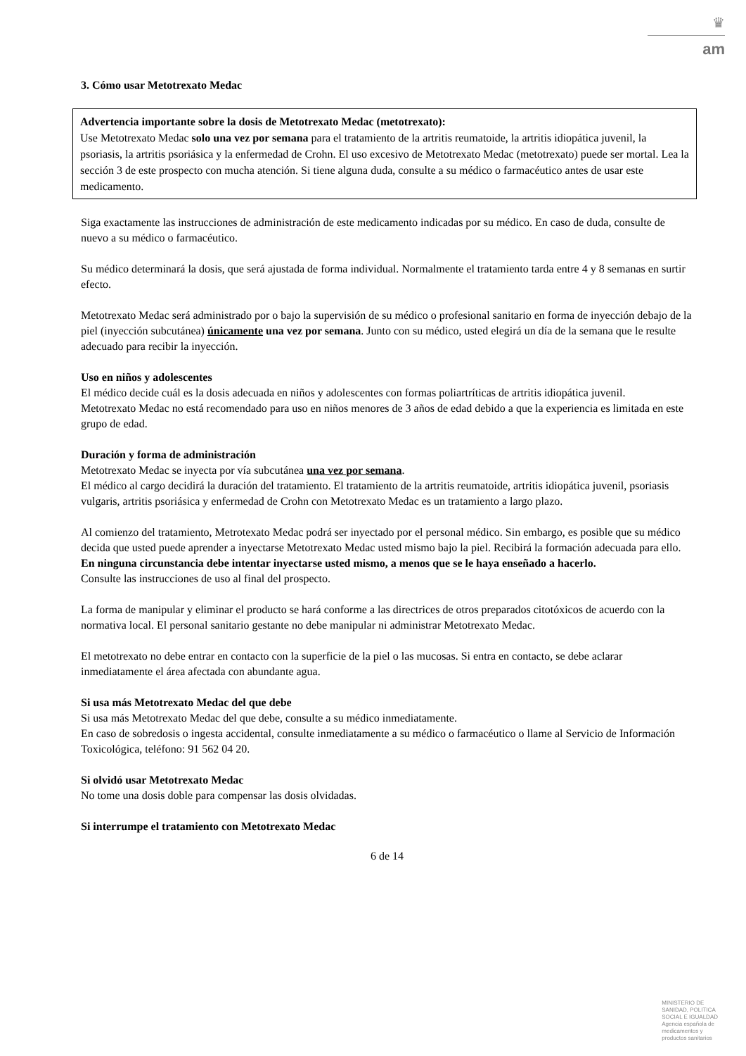♛
am
3. Cómo usar Metotrexato Medac
Advertencia importante sobre la dosis de Metotrexato Medac (metotrexato):
Use Metotrexato Medac solo una vez por semana para el tratamiento de la artritis reumatoide, la artritis idiopática juvenil, la psoriasis, la artritis psoriásica y la enfermedad de Crohn. El uso excesivo de Metotrexato Medac (metotrexato) puede ser mortal. Lea la sección 3 de este prospecto con mucha atención. Si tiene alguna duda, consulte a su médico o farmacéutico antes de usar este medicamento.
Siga exactamente las instrucciones de administración de este medicamento indicadas por su médico. En caso de duda, consulte de nuevo a su médico o farmacéutico.
Su médico determinará la dosis, que será ajustada de forma individual. Normalmente el tratamiento tarda entre 4 y 8 semanas en surtir efecto.
Metotrexato Medac será administrado por o bajo la supervisión de su médico o profesional sanitario en forma de inyección debajo de la piel (inyección subcutánea) únicamente una vez por semana. Junto con su médico, usted elegirá un día de la semana que le resulte adecuado para recibir la inyección.
Uso en niños y adolescentes
El médico decide cuál es la dosis adecuada en niños y adolescentes con formas poliartríticas de artritis idiopática juvenil.
Metotrexato Medac no está recomendado para uso en niños menores de 3 años de edad debido a que la experiencia es limitada en este grupo de edad.
Duración y forma de administración
Metotrexato Medac se inyecta por vía subcutánea una vez por semana.
El médico al cargo decidirá la duración del tratamiento. El tratamiento de la artritis reumatoide, artritis idiopática juvenil, psoriasis vulgaris, artritis psoriásica y enfermedad de Crohn con Metotrexato Medac es un tratamiento a largo plazo.
Al comienzo del tratamiento, Metrotexato Medac podrá ser inyectado por el personal médico. Sin embargo, es posible que su médico decida que usted puede aprender a inyectarse Metotrexato Medac usted mismo bajo la piel. Recibirá la formación adecuada para ello. En ninguna circunstancia debe intentar inyectarse usted mismo, a menos que se le haya enseñado a hacerlo.
Consulte las instrucciones de uso al final del prospecto.
La forma de manipular y eliminar el producto se hará conforme a las directrices de otros preparados citotóxicos de acuerdo con la normativa local. El personal sanitario gestante no debe manipular ni administrar Metotrexato Medac.
El metotrexato no debe entrar en contacto con la superficie de la piel o las mucosas. Si entra en contacto, se debe aclarar inmediatamente el área afectada con abundante agua.
Si usa más Metotrexato Medac del que debe
Si usa más Metotrexato Medac del que debe, consulte a su médico inmediatamente.
En caso de sobredosis o ingesta accidental, consulte inmediatamente a su médico o farmacéutico o llame al Servicio de Información Toxicológica, teléfono: 91 562 04 20.
Si olvidó usar Metotrexato Medac
No tome una dosis doble para compensar las dosis olvidadas.
Si interrumpe el tratamiento con Metotrexato Medac
6 de 14
MINISTERIO DE
SANIDAD, POLITICA
SOCIAL E IGUALDAD
Agencia española de
medicamentos y
productos sanitarios